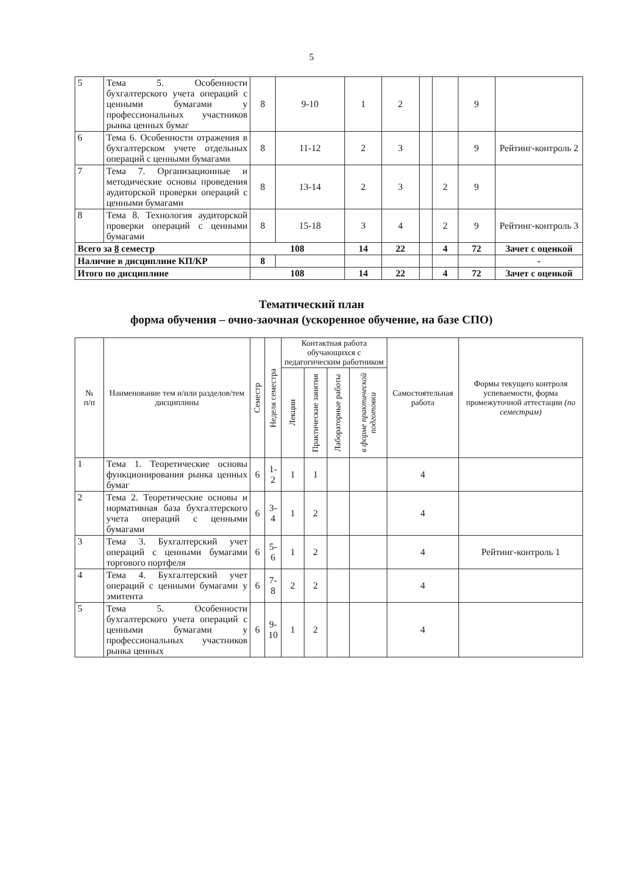5
| 5 | Тема 5. Особенности бухгалтерского учета операций с ценными бумагами у профессиональных участников рынка ценных бумаг | 8 | 9-10 | 1 | 2 | | | 9 | |
| 6 | Тема 6. Особенности отражения в бухгалтерском учете отдельных операций с ценными бумагами | 8 | 11-12 | 2 | 3 | | | 9 | Рейтинг-контроль 2 |
| 7 | Тема 7. Организационные и методические основы проведения аудиторской проверки операций с ценными бумагами | 8 | 13-14 | 2 | 3 | | 2 | 9 | |
| 8 | Тема 8. Технология аудиторской проверки операций с ценными бумагами | 8 | 15-18 | 3 | 4 | | 2 | 9 | Рейтинг-контроль 3 |
| Всего за 8 семестр | | 108 | | 14 | 22 | | 4 | 72 | Зачет с оценкой |
| Наличие в дисциплине КП/КР | | 8 | | | | | | | - |
| Итого по дисциплине | | 108 | | 14 | 22 | | 4 | 72 | Зачет с оценкой |
Тематический план
форма обучения – очно-заочная (ускоренное обучение, на базе СПО)
| № п/п | Наименование тем и/или разделов/тем дисциплины | Семестр | Неделя семестра | Контактная работа обучающихся с педагогическим работником | | | | Самостоятельная работа | Формы текущего контроля успеваемости, форма промежуточной аттестации (по семестрам) |
| --- | --- | --- | --- | --- | --- | --- | --- | --- | --- |
| | | | | Лекции | Практические занятия | Лабораторные работы | в форме практической подготовки | | |
| 1 | Тема 1. Теоретические основы функционирования рынка ценных бумаг | 6 | 1-2 | 1 | 1 | | | 4 | |
| 2 | Тема 2. Теоретические основы и нормативная база бухгалтерского учета операций с ценными бумагами | 6 | 3-4 | 1 | 2 | | | 4 | |
| 3 | Тема 3. Бухгалтерский учет операций с ценными бумагами торгового портфеля | 6 | 5-6 | 1 | 2 | | | 4 | Рейтинг-контроль 1 |
| 4 | Тема 4. Бухгалтерский учет операций с ценными бумагами у эмитента | 6 | 7-8 | 2 | 2 | | | 4 | |
| 5 | Тема 5. Особенности бухгалтерского учета операций с ценными бумагами у профессиональных участников рынка ценных | 6 | 9-10 | 1 | 2 | | | 4 | |